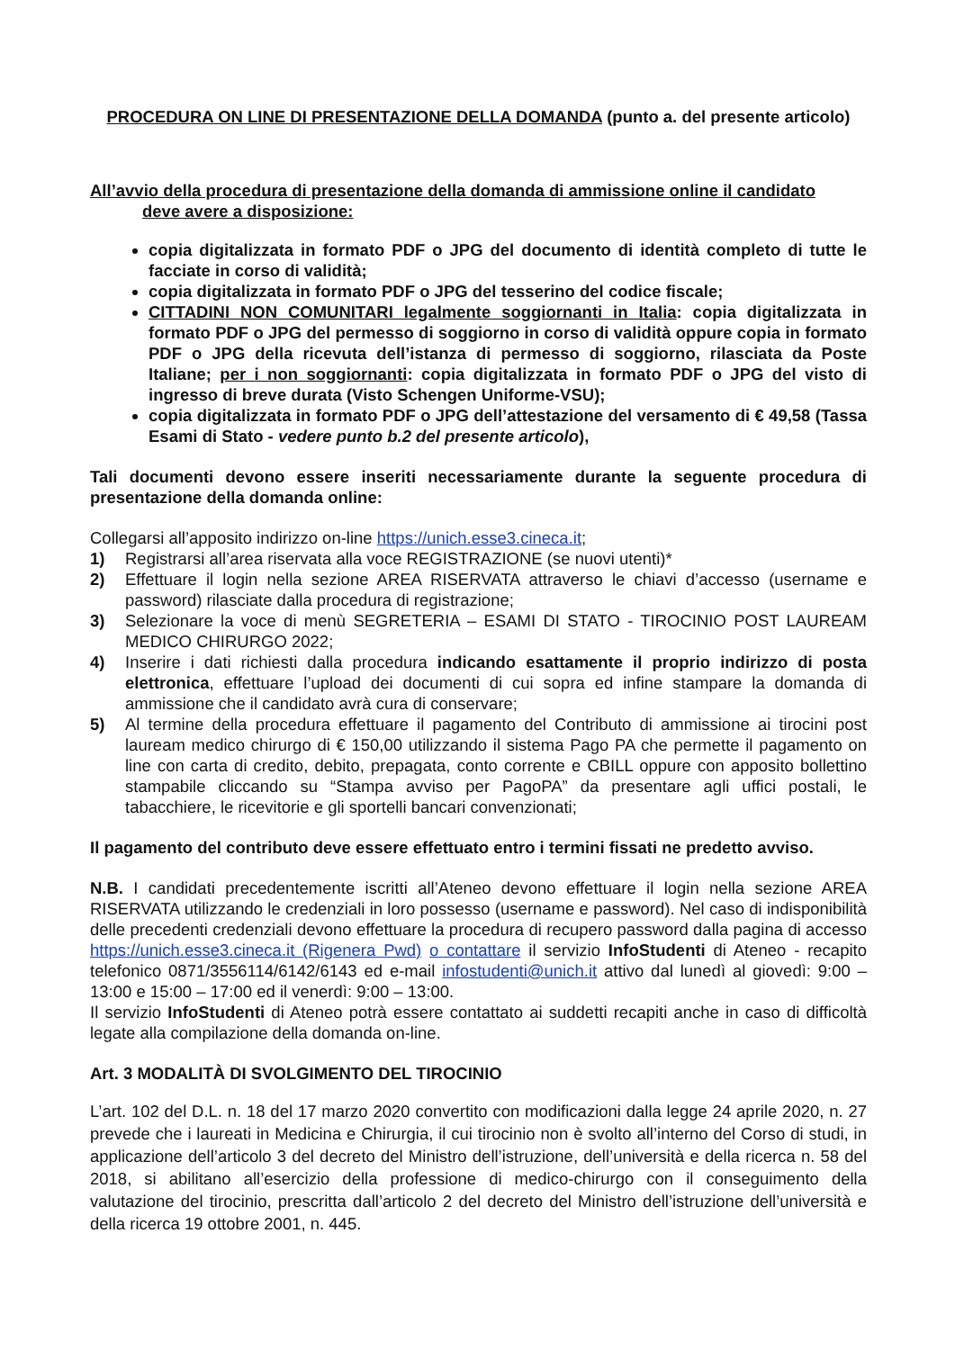PROCEDURA ON LINE DI PRESENTAZIONE DELLA DOMANDA (punto a. del presente articolo)
All’avvio della procedura di presentazione della domanda di ammissione online il candidato
deve avere a disposizione:
copia digitalizzata in formato PDF o JPG del documento di identità completo di tutte le facciate in corso di validità;
copia digitalizzata in formato PDF o JPG del tesserino del codice fiscale;
CITTADINI NON COMUNITARI legalmente soggiornanti in Italia: copia digitalizzata in formato PDF o JPG del permesso di soggiorno in corso di validità oppure copia in formato PDF o JPG della ricevuta dell’istanza di permesso di soggiorno, rilasciata da Poste Italiane; per i non soggiornanti: copia digitalizzata in formato PDF o JPG del visto di ingresso di breve durata (Visto Schengen Uniforme-VSU);
copia digitalizzata in formato PDF o JPG dell’attestazione del versamento di € 49,58 (Tassa Esami di Stato - vedere punto b.2 del presente articolo),
Tali documenti devono essere inseriti necessariamente durante la seguente procedura di presentazione della domanda online:
Collegarsi all’apposito indirizzo on-line https://unich.esse3.cineca.it;
1) Registrarsi all’area riservata alla voce REGISTRAZIONE (se nuovi utenti)*
2) Effettuare il login nella sezione AREA RISERVATA attraverso le chiavi d’accesso (username e password) rilasciate dalla procedura di registrazione;
3) Selezionare la voce di menù SEGRETERIA – ESAMI DI STATO - TIROCINIO POST LAUREAM MEDICO CHIRURGO 2022;
4) Inserire i dati richiesti dalla procedura indicando esattamente il proprio indirizzo di posta elettronica, effettuare l’upload dei documenti di cui sopra ed infine stampare la domanda di ammissione che il candidato avrà cura di conservare;
5) Al termine della procedura effettuare il pagamento del Contributo di ammissione ai tirocini post lauream medico chirurgo di € 150,00 utilizzando il sistema Pago PA che permette il pagamento on line con carta di credito, debito, prepagata, conto corrente e CBILL oppure con apposito bollettino stampabile cliccando su “Stampa avviso per PagoPA” da presentare agli uffici postali, le tabacchiere, le ricevitorie e gli sportelli bancari convenzionati;
Il pagamento del contributo deve essere effettuato entro i termini fissati ne predetto avviso.
N.B. I candidati precedentemente iscritti all’Ateneo devono effettuare il login nella sezione AREA RISERVATA utilizzando le credenziali in loro possesso (username e password). Nel caso di indisponibilità delle precedenti credenziali devono effettuare la procedura di recupero password dalla pagina di accesso https://unich.esse3.cineca.it (Rigenera Pwd) o contattare il servizio InfoStudenti di Ateneo - recapito telefonico 0871/3556114/6142/6143 ed e-mail infostudenti@unich.it attivo dal lunedì al giovedì: 9:00 – 13:00 e 15:00 – 17:00 ed il venerdì: 9:00 – 13:00.
Il servizio InfoStudenti di Ateneo potrà essere contattato ai suddetti recapiti anche in caso di difficoltà legate alla compilazione della domanda on-line.
Art. 3 MODALITÀ DI SVOLGIMENTO DEL TIROCINIO
L’art. 102 del D.L. n. 18 del 17 marzo 2020 convertito con modificazioni dalla legge 24 aprile 2020, n. 27 prevede che i laureati in Medicina e Chirurgia, il cui tirocinio non è svolto all’interno del Corso di studi, in applicazione dell’articolo 3 del decreto del Ministro dell’istruzione, dell’università e della ricerca n. 58 del 2018, si abilitano all’esercizio della professione di medico-chirurgo con il conseguimento della valutazione del tirocinio, prescritta dall’articolo 2 del decreto del Ministro dell’istruzione dell’università e della ricerca 19 ottobre 2001, n. 445.